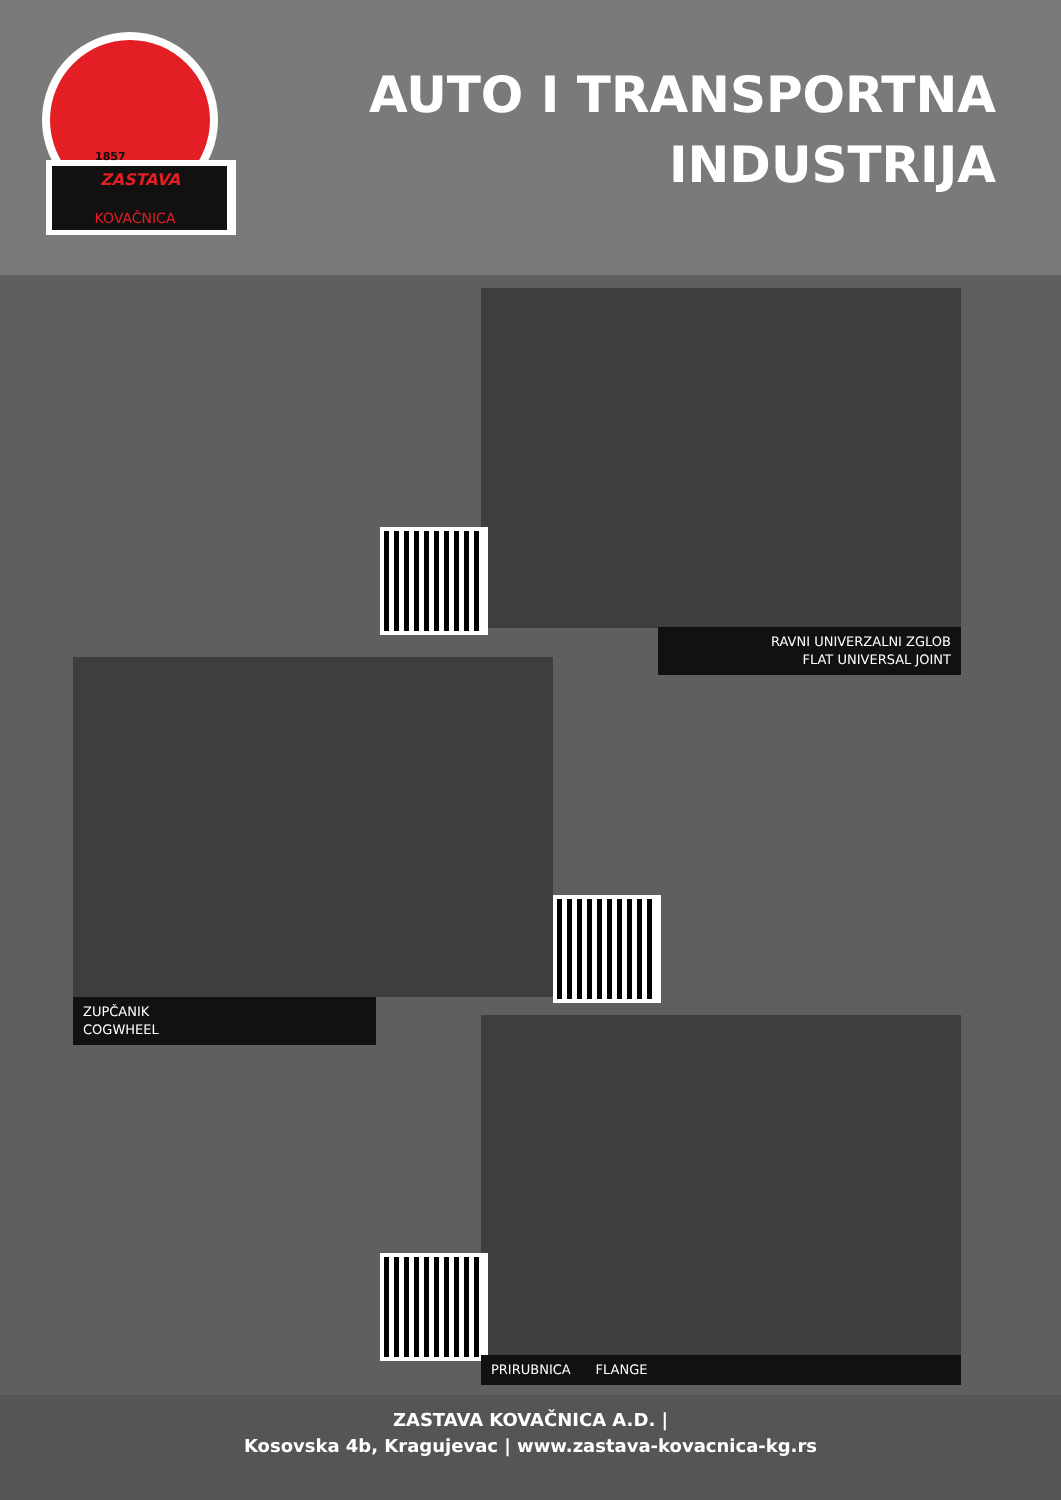ZASTAVA
KOVAČNICA
1857
AUTO I TRANSPORTNA
INDUSTRIJA
RAVNI UNIVERZALNI ZGLOB
FLAT UNIVERSAL JOINT
ZUPČANIK
COGWHEEL
PRIRUBNICA FLANGE
ZASTAVA KOVAČNICA A.D. |
Kosovska 4b, Kragujevac | www.zastava-kovacnica-kg.rs